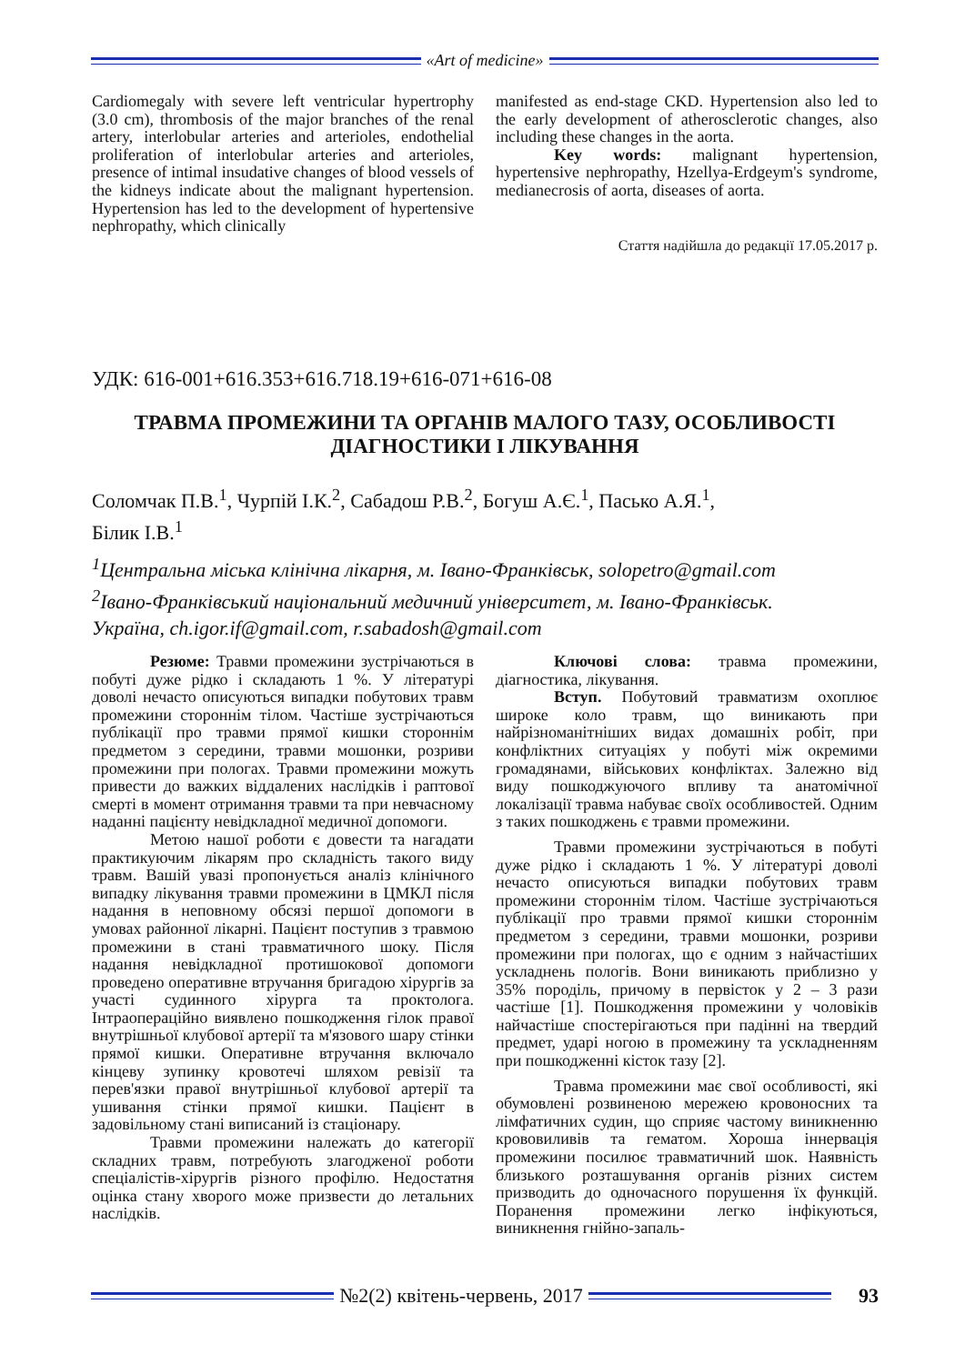«Art of medicine»
Cardiomegaly with severe left ventricular hypertrophy (3.0 cm), thrombosis of the major branches of the renal artery, interlobular arteries and arterioles, endothelial proliferation of interlobular arteries and arterioles, presence of intimal insudative changes of blood vessels of the kidneys indicate about the malignant hypertension. Hypertension has led to the development of hypertensive nephropathy, which clinically
manifested as end-stage CKD. Hypertension also led to the early development of atherosclerotic changes, also including these changes in the aorta.
Key words: malignant hypertension, hypertensive nephropathy, Hzellya-Erdgeym's syndrome, medianecrosis of aorta, diseases of aorta.
Стаття надійшла до редакції 17.05.2017 р.
УДК: 616-001+616.353+616.718.19+616-071+616-08
ТРАВМА ПРОМЕЖИНИ ТА ОРГАНІВ МАЛОГО ТАЗУ, ОСОБЛИВОСТІ ДІАГНОСТИКИ І ЛІКУВАННЯ
Соломчак П.В.<sup>1</sup>, Чурпій І.К.<sup>2</sup>, Сабадош Р.В.<sup>2</sup>, Богуш А.Є.<sup>1</sup>, Пасько А.Я.<sup>1</sup>,
Білик І.В.<sup>1</sup>
<sup>1</sup> Центральна міська клінічна лікарня, м. Івано-Франківськ, solopetro@gmail.com
<sup>2</sup> Івано-Франківський національний медичний університет, м. Івано-Франківськ.
Україна, ch.igor.if@gmail.com, r.sabadosh@gmail.com
Резюме: Травми промежини зустрічаються в побуті дуже рідко і складають 1 %. У літературі доволі нечасто описуються випадки побутових травм промежини стороннім тілом. Частіше зустрічаються публікації про травми прямої кишки стороннім предметом з середини, травми мошонки, розриви промежини при пологах. Травми промежини можуть привести до важких віддалених наслідків і раптової смерті в момент отримання травми та при невчасному наданні пацієнту невідкладної медичної допомоги.
Метою нашої роботи є довести та нагадати практикуючим лікарям про складність такого виду травм. Вашій увазі пропонується аналіз клінічного випадку лікування травми промежини в ЦМКЛ після надання в неповному обсязі першої допомоги в умовах районної лікарні. Пацієнт поступив з травмою промежини в стані травматичного шоку. Після надання невідкладної протишокової допомоги проведено оперативне втручання бригадою хірургів за участі судинного хірурга та проктолога. Інтраопераційно виявлено пошкодження гілок правої внутрішньої клубової артерії та м'язового шару стінки прямої кишки. Оперативне втручання включало кінцеву зупинку кровотечі шляхом ревізії та перев'язки правої внутрішньої клубової артерії та ушивання стінки прямої кишки. Пацієнт в задовільному стані виписаний із стаціонару.
Травми промежини належать до категорії складних травм, потребують злагодженої роботи спеціалістів-хірургів різного профілю. Недостатня оцінка стану хворого може призвести до летальних наслідків.
Ключові слова: травма промежини, діагностика, лікування.
Вступ. Побутовий травматизм охоплює широке коло травм, що виникають при найрізноманітніших видах домашніх робіт, при конфліктних ситуаціях у побуті між окремими громадянами, військових конфліктах. Залежно від виду пошкоджуючого впливу та анатомічної локалізації травма набуває своїх особливостей. Одним з таких пошкоджень є травми промежини.
Травми промежини зустрічаються в побуті дуже рідко і складають 1 %. У літературі доволі нечасто описуються випадки побутових травм промежини стороннім тілом. Частіше зустрічаються публікації про травми прямої кишки стороннім предметом з середини, травми мошонки, розриви промежини при пологах, що є одним з найчастіших ускладнень пологів. Вони виникають приблизно у 35% породіль, причому в первісток у 2 – 3 рази частіше [1]. Пошкодження промежини у чоловіків найчастіше спостерігаються при падінні на твердий предмет, ударі ногою в промежину та ускладненням при пошкодженні кісток тазу [2].
Травма промежини має свої особливості, які обумовлені розвиненою мережею кровоносних та лімфатичних судин, що сприяє частому виникненню крововиливів та гематом. Хороша іннервація промежини посилює травматичний шок. Наявність близького розташування органів різних систем призводить до одночасного порушення їх функцій. Поранення промежини легко інфікуються, виникнення гнійно-запаль-
№2(2) квітень-червень, 2017 93